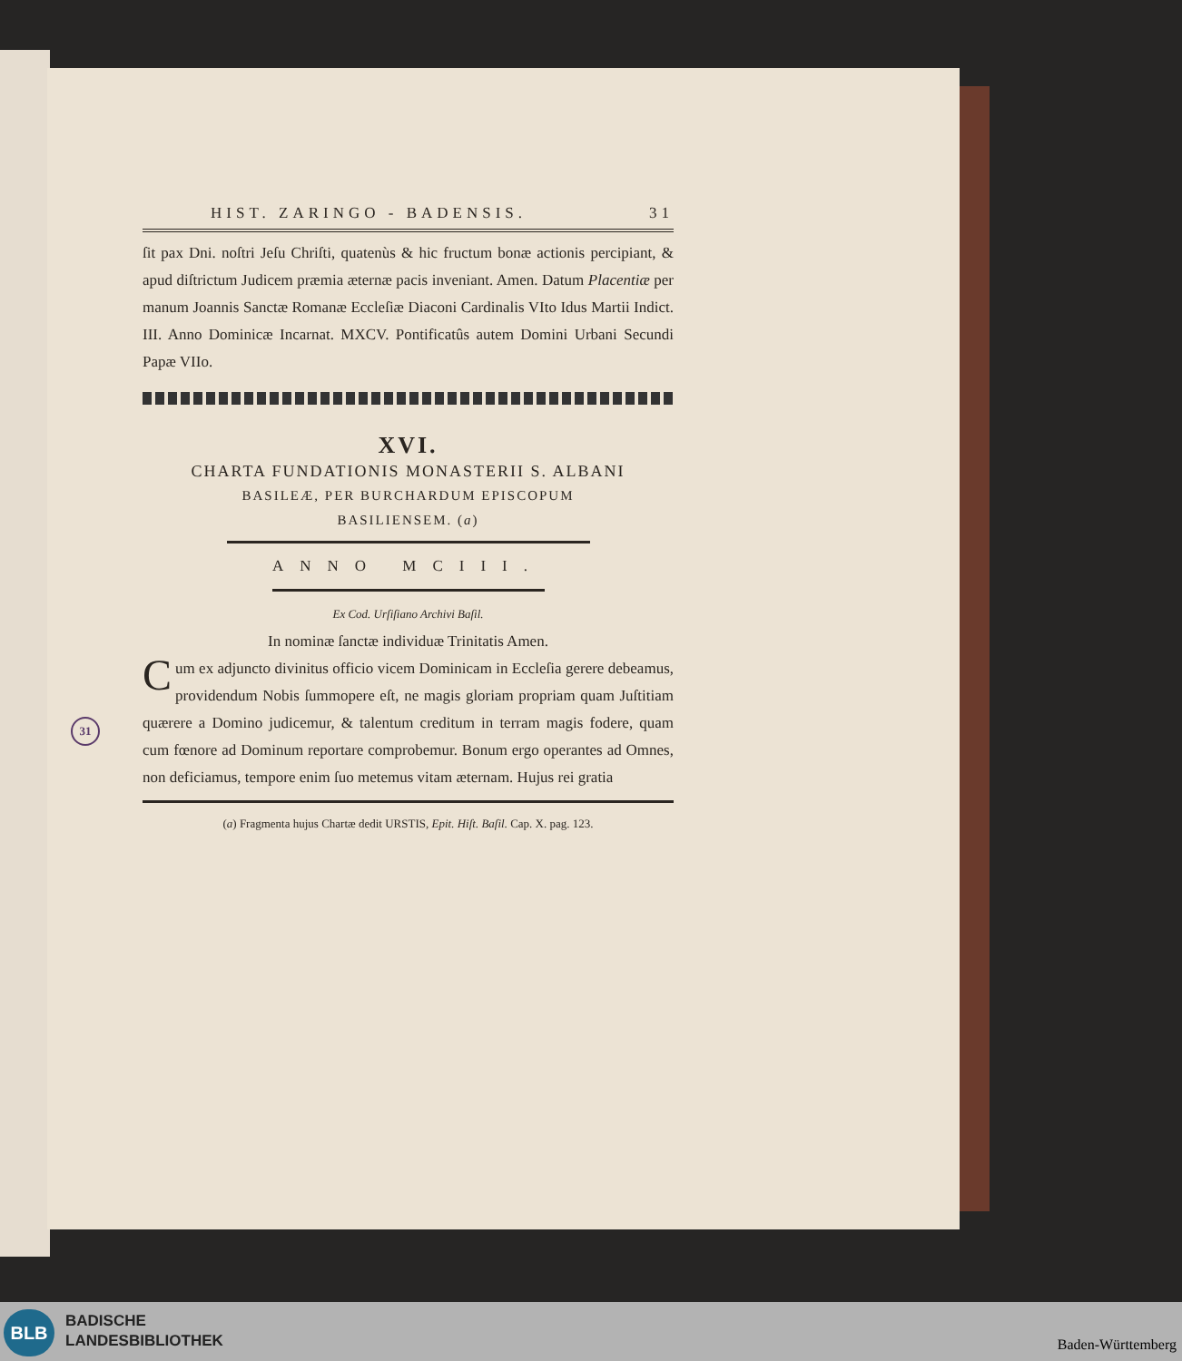31
HIST. ZARINGO - BADENSIS. 31
ſit pax Dni. noſtri Jeſu Chriſti, quatenùs & hic fructum bonæ actionis percipiant, & apud diſtrictum Judicem præmia æternæ pacis inveniant. Amen. Datum Placentiæ per manum Joannis Sanctæ Romanæ Eccleſiæ Diaconi Cardinalis VIto Idus Martii Indict. III. Anno Dominicæ Incarnat. MXCV. Pontificatûs autem Domini Urbani Secundi Papæ VIIo.
XVI.
CHARTA FUNDATIONIS MONASTERII S. ALBANI
BASILEÆ, PER BURCHARDUM EPISCOPUM
BASILIENSEM. (a)
ANNO MCIII.
Ex Cod. Urſiſiano Archivi Baſil.
In nominæ ſanctæ individuæ Trinitatis Amen.
Cum ex adjuncto divinitus officio vicem Dominicam in Eccleſia gerere debeamus, providendum Nobis ſummopere eſt, ne magis gloriam propriam quam Juſtitiam quærere a Domino judicemur, & talentum creditum in terram magis fodere, quam cum fœnore ad Dominum reportare comprobemur. Bonum ergo operantes ad Omnes, non deficiamus, tempore enim ſuo metemus vitam æternam. Hujus rei gratia
(a) Fragmenta hujus Chartæ dedit URSTIS, Epit. Hiſt. Baſil. Cap. X. pag. 123.
BLB
BADISCHE
LANDESBIBLIOTHEK
Baden-Württemberg